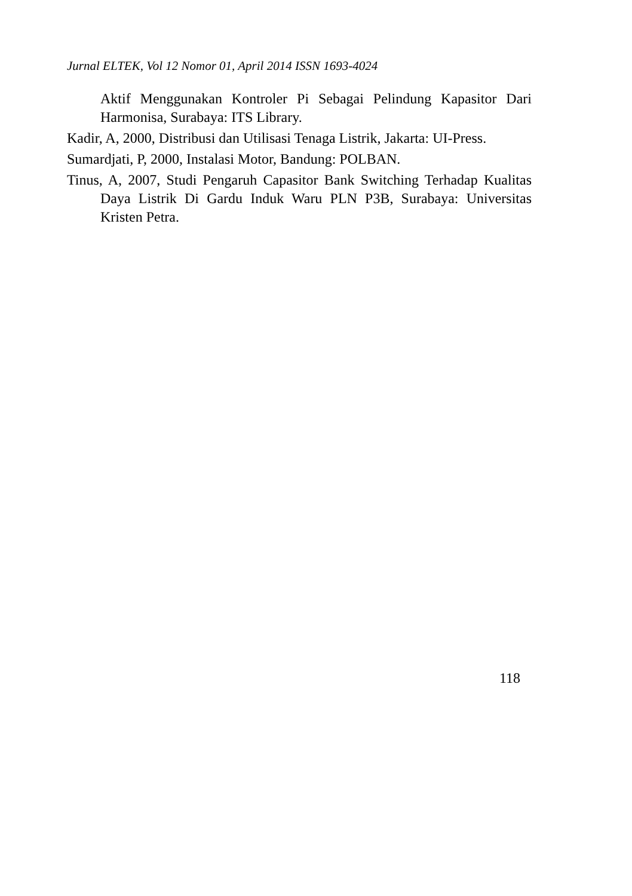Jurnal ELTEK, Vol 12 Nomor 01, April 2014 ISSN 1693-4024
Aktif Menggunakan Kontroler Pi Sebagai Pelindung Kapasitor Dari Harmonisa, Surabaya: ITS Library.
Kadir, A, 2000, Distribusi dan Utilisasi Tenaga Listrik, Jakarta: UI-Press.
Sumardjati, P, 2000, Instalasi Motor, Bandung: POLBAN.
Tinus, A, 2007, Studi Pengaruh Capasitor Bank Switching Terhadap Kualitas Daya Listrik Di Gardu Induk Waru PLN P3B, Surabaya: Universitas Kristen Petra.
118